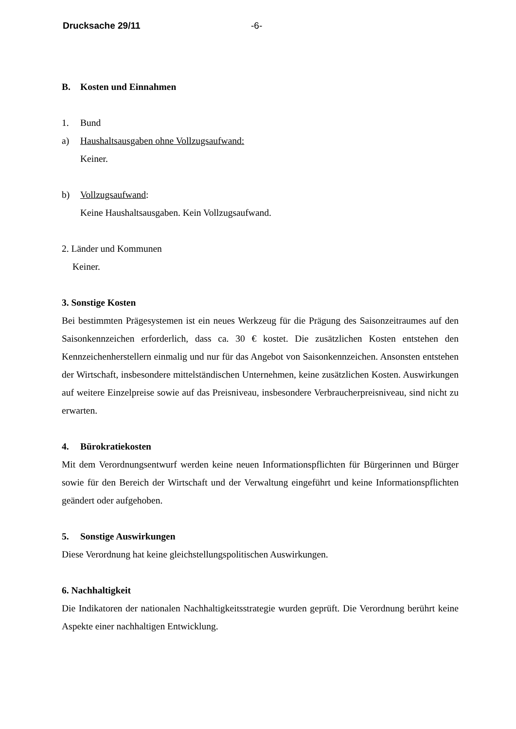Drucksache 29/11 -6-
B. Kosten und Einnahmen
1. Bund
a) Haushaltsausgaben ohne Vollzugsaufwand:
Keiner.
b) Vollzugsaufwand:
Keine Haushaltsausgaben. Kein Vollzugsaufwand.
2. Länder und Kommunen
Keiner.
3. Sonstige Kosten
Bei bestimmten Prägesystemen ist ein neues Werkzeug für die Prägung des Saisonzeitraumes auf den Saisonkennzeichen erforderlich, dass ca. 30 € kostet. Die zusätzlichen Kosten entstehen den Kennzeichenherstellern einmalig und nur für das Angebot von Saisonkennzeichen. Ansonsten entstehen der Wirtschaft, insbesondere mittelständischen Unternehmen, keine zusätzlichen Kosten. Auswirkungen auf weitere Einzelpreise sowie auf das Preisniveau, insbesondere Verbraucherpreisniveau, sind nicht zu erwarten.
4. Bürokratiekosten
Mit dem Verordnungsentwurf werden keine neuen Informationspflichten für Bürgerinnen und Bürger sowie für den Bereich der Wirtschaft und der Verwaltung eingeführt und keine Informationspflichten geändert oder aufgehoben.
5. Sonstige Auswirkungen
Diese Verordnung hat keine gleichstellungspolitischen Auswirkungen.
6. Nachhaltigkeit
Die Indikatoren der nationalen Nachhaltigkeitsstrategie wurden geprüft. Die Verordnung berührt keine Aspekte einer nachhaltigen Entwicklung.